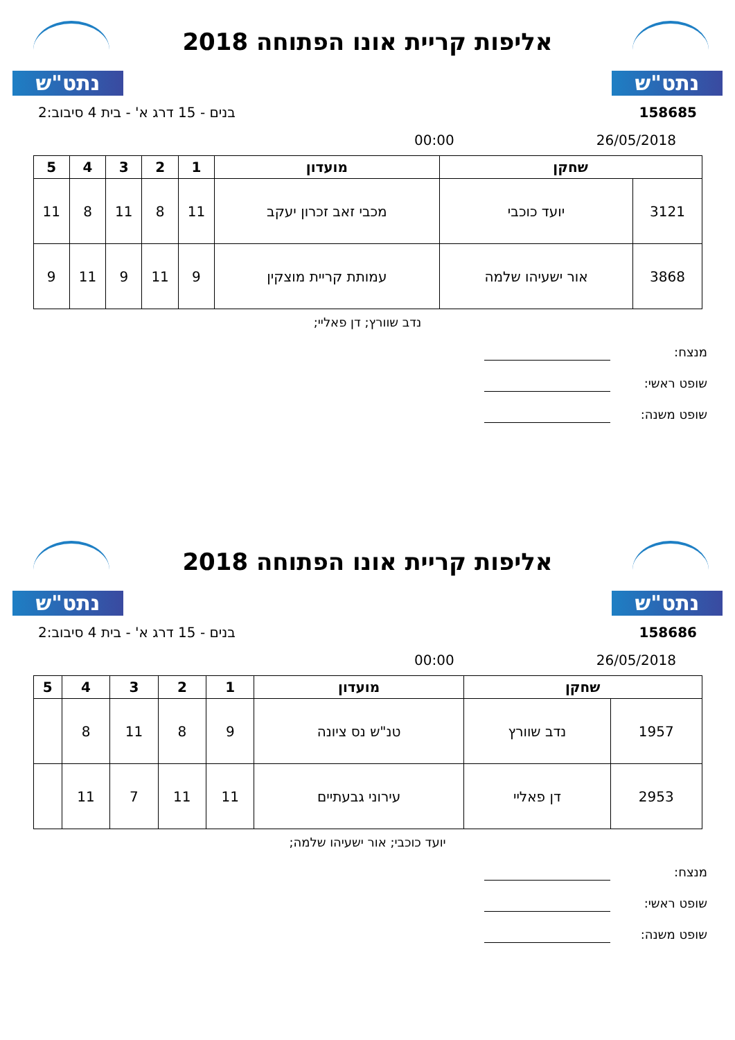נתט"ש
אליפות קריית אונו הפתוחה 2018
נתט"ש
158685 בנים - 15 דרג א' - בית 4 סיבוב:2
26/05/2018 00:00
| שחקן | | מועדון | 1 | 2 | 3 | 4 | 5 |
| --- | --- | --- | --- | --- | --- | --- | --- |
| 3121 | יועד כוכבי | מכבי זאב זכרון יעקב | 11 | 8 | 11 | 8 | 11 |
| 3868 | אור ישעיהו שלמה | עמותת קריית מוצקין | 9 | 11 | 9 | 11 | 9 |
נדב שוורץ; דן פאליי;
מנצח:
שופט ראשי:
שופט משנה:
נתט"ש
אליפות קריית אונו הפתוחה 2018
נתט"ש
158686 בנים - 15 דרג א' - בית 4 סיבוב:2
26/05/2018 00:00
| שחקן | | מועדון | 1 | 2 | 3 | 4 | 5 |
| --- | --- | --- | --- | --- | --- | --- | --- |
| 1957 | נדב שוורץ | טנ"ש נס ציונה | 9 | 8 | 11 | 8 | |
| 2953 | דן פאליי | עירוני גבעתיים | 11 | 11 | 7 | 11 | |
יועד כוכבי; אור ישעיהו שלמה;
מנצח:
שופט ראשי:
שופט משנה: